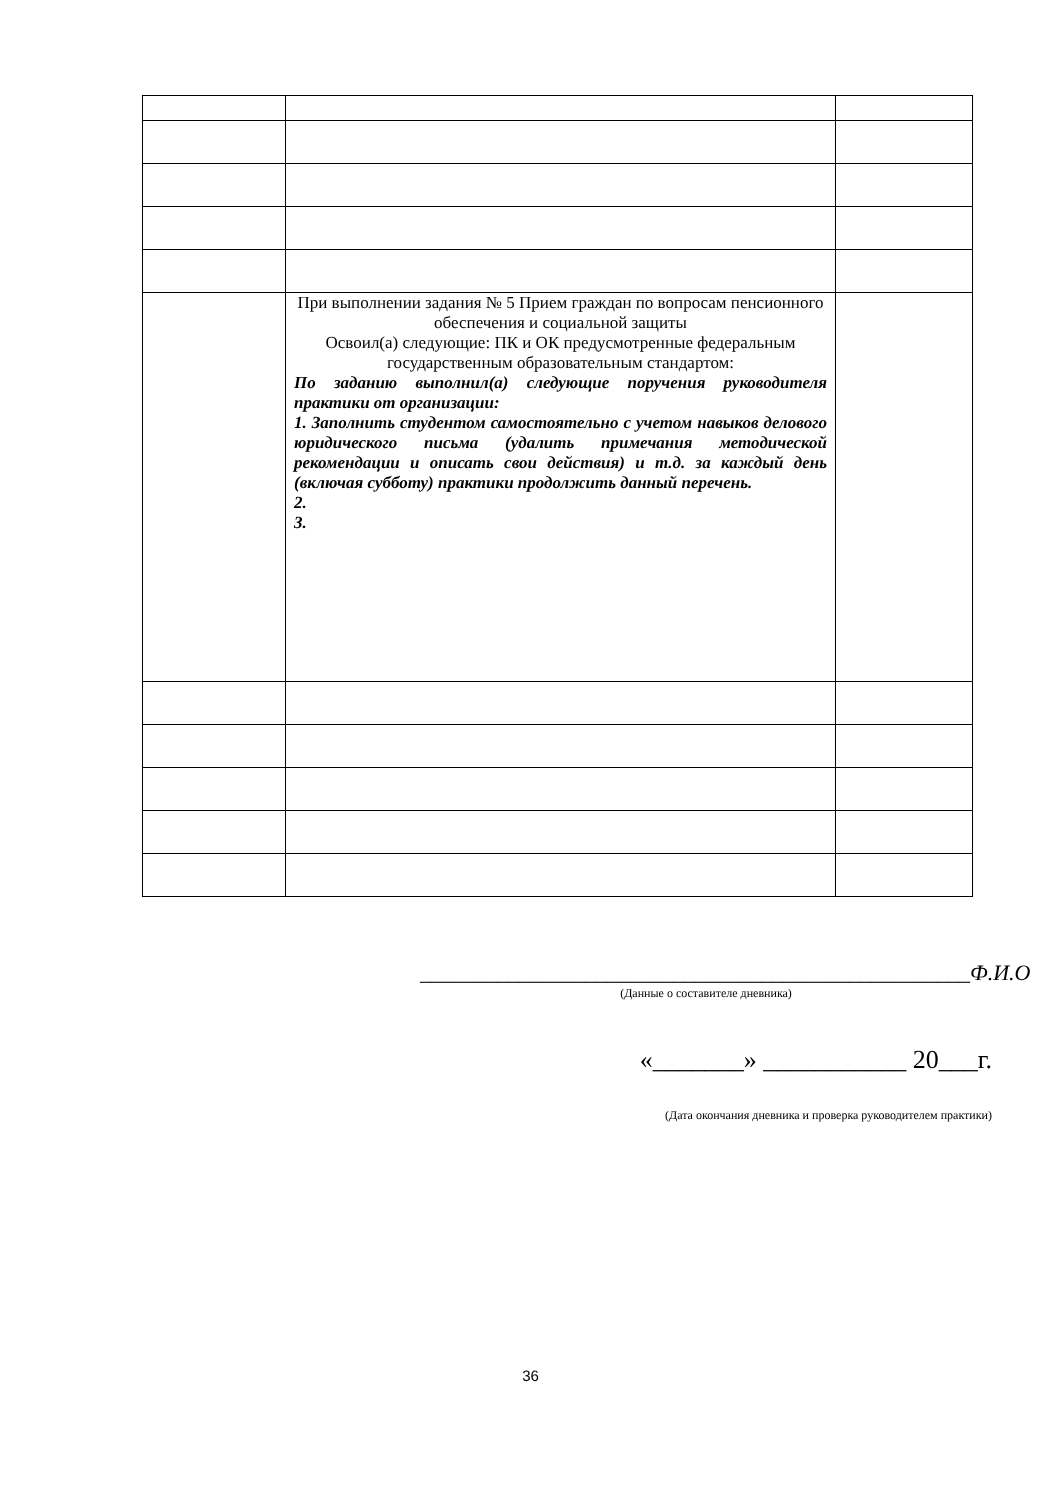| | При выполнении задания № 5 Прием граждан по вопросам пенсионного обеспечения и социальной защиты Освоил(а) следующие: ПК и ОК предусмотренные федеральным государственным образовательным стандартом: По заданию выполнил(а) следующие поручения руководителя практики от организации: 1. Заполнить студентом самостоятельно с учетом навыков делового юридического письма (удалить примечания методической рекомендации и описать свои действия) и т.д. за каждый день (включая субботу) практики продолжить данный перечень. 2. 3. | |
__________________________________________________Ф.И.О
(Данные о составителе дневника)
«_______» ___________ 20___г.
(Дата окончания дневника и проверка руководителем практики)
36